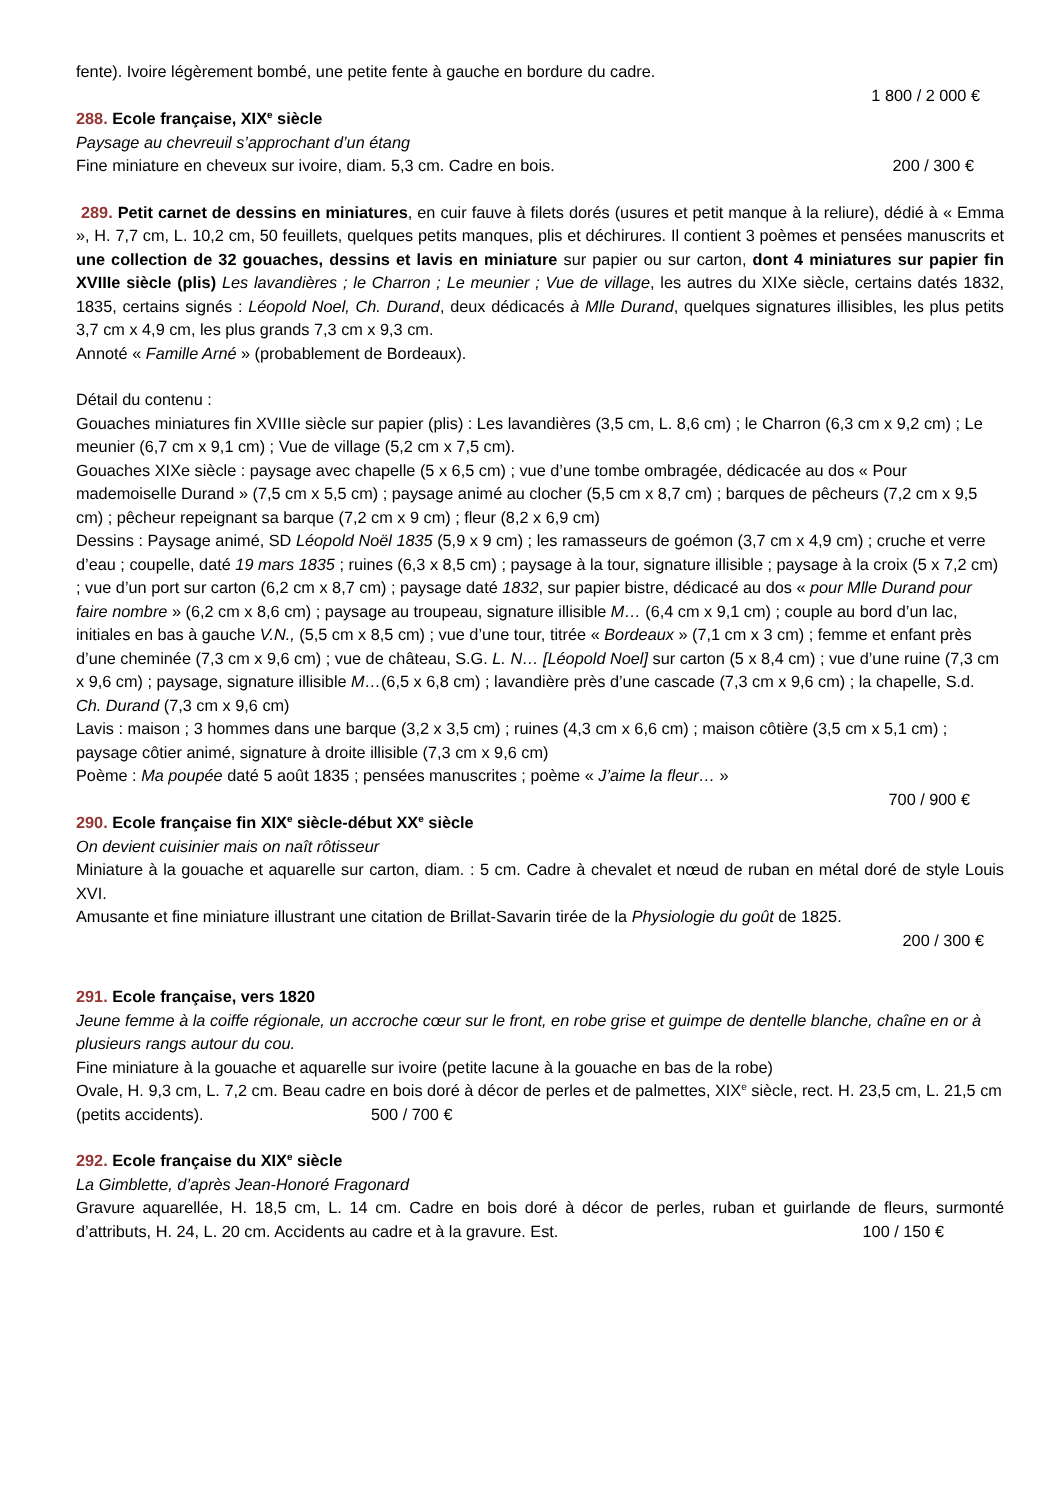fente). Ivoire légèrement bombé, une petite fente à gauche en bordure du cadre.
1 800 / 2 000 €
288. Ecole française, XIX<sup>e</sup> siècle
Paysage au chevreuil s’approchant d’un étang
Fine miniature en cheveux sur ivoire, diam. 5,3 cm. Cadre en bois. 200 / 300 €
289. Petit carnet de dessins en miniatures, en cuir fauve à filets dorés (usures et petit manque à la reliure), dédié à « Emma », H. 7,7 cm, L. 10,2 cm, 50 feuillets, quelques petits manques, plis et déchirures. Il contient 3 poèmes et pensées manuscrits et une collection de 32 gouaches, dessins et lavis en miniature sur papier ou sur carton, dont 4 miniatures sur papier fin XVIIIe siècle (plis) Les lavandières ; le Charron ; Le meunier ; Vue de village, les autres du XIXe siècle, certains datés 1832, 1835, certains signés : Léopold Noel, Ch. Durand, deux dédicacés à Mlle Durand, quelques signatures illisibles, les plus petits 3,7 cm x 4,9 cm, les plus grands 7,3 cm x 9,3 cm.
Annoté « Famille Arné » (probablement de Bordeaux).
Détail du contenu :
Gouaches miniatures fin XVIIIe siècle sur papier (plis) : Les lavandières (3,5 cm, L. 8,6 cm) ; le Charron (6,3 cm x 9,2 cm) ; Le meunier (6,7 cm x 9,1 cm) ; Vue de village (5,2 cm x 7,5 cm).
Gouaches XIXe siècle : paysage avec chapelle (5 x 6,5 cm) ; vue d’une tombe ombragée, dédicacée au dos « Pour mademoiselle Durand » (7,5 cm x 5,5 cm) ; paysage animé au clocher (5,5 cm x 8,7 cm) ; barques de pêcheurs (7,2 cm x 9,5 cm) ; pêcheur repeignant sa barque (7,2 cm x 9 cm) ; fleur (8,2 x 6,9 cm)
Dessins : Paysage animé, SD Léopold Noël 1835 (5,9 x 9 cm) ; les ramasseurs de goémon (3,7 cm x 4,9 cm) ; cruche et verre d’eau ; coupelle, daté 19 mars 1835 ; ruines (6,3 x 8,5 cm) ; paysage à la tour, signature illisible ; paysage à la croix (5 x 7,2 cm) ; vue d’un port sur carton (6,2 cm x 8,7 cm) ; paysage daté 1832, sur papier bistre, dédicacé au dos « pour Mlle Durand pour faire nombre » (6,2 cm x 8,6 cm) ; paysage au troupeau, signature illisible M… (6,4 cm x 9,1 cm) ; couple au bord d’un lac, initiales en bas à gauche V.N., (5,5 cm x 8,5 cm) ; vue d’une tour, titrée « Bordeaux » (7,1 cm x 3 cm) ; femme et enfant près d’une cheminée (7,3 cm x 9,6 cm) ; vue de château, S.G. L. N… [Léopold Noel] sur carton (5 x 8,4 cm) ; vue d’une ruine (7,3 cm x 9,6 cm) ; paysage, signature illisible M…(6,5 x 6,8 cm) ; lavandière près d’une cascade (7,3 cm x 9,6 cm) ; la chapelle, S.d. Ch. Durand (7,3 cm x 9,6 cm)
Lavis : maison ; 3 hommes dans une barque (3,2 x 3,5 cm) ; ruines (4,3 cm x 6,6 cm) ; maison côtière (3,5 cm x 5,1 cm) ; paysage côtier animé, signature à droite illisible (7,3 cm x 9,6 cm)
Poème : Ma poupée daté 5 août 1835 ; pensées manuscrites ; poème « J’aime la fleur… »
700 / 900 €
290. Ecole française fin XIX<sup>e</sup> siècle-début XX<sup>e</sup> siècle
On devient cuisinier mais on naît rôtisseur
Miniature à la gouache et aquarelle sur carton, diam. : 5 cm. Cadre à chevalet et nœud de ruban en métal doré de style Louis XVI.
Amusante et fine miniature illustrant une citation de Brillat-Savarin tirée de la Physiologie du goût de 1825.
200 / 300 €
291. Ecole française, vers 1820
Jeune femme à la coiffe régionale, un accroche cœur sur le front, en robe grise et guimpe de dentelle blanche, chaîne en or à plusieurs rangs autour du cou.
Fine miniature à la gouache et aquarelle sur ivoire (petite lacune à la gouache en bas de la robe)
Ovale, H. 9,3 cm, L. 7,2 cm. Beau cadre en bois doré à décor de perles et de palmettes, XIX<sup>e</sup> siècle, rect. H. 23,5 cm, L. 21,5 cm (petits accidents). 500 / 700 €
292. Ecole française du XIX<sup>e</sup> siècle
La Gimblette, d’après Jean-Honoré Fragonard
Gravure aquarellée, H. 18,5 cm, L. 14 cm. Cadre en bois doré à décor de perles, ruban et guirlande de fleurs, surmonté d’attributs, H. 24, L. 20 cm. Accidents au cadre et à la gravure. Est. 100 / 150 €